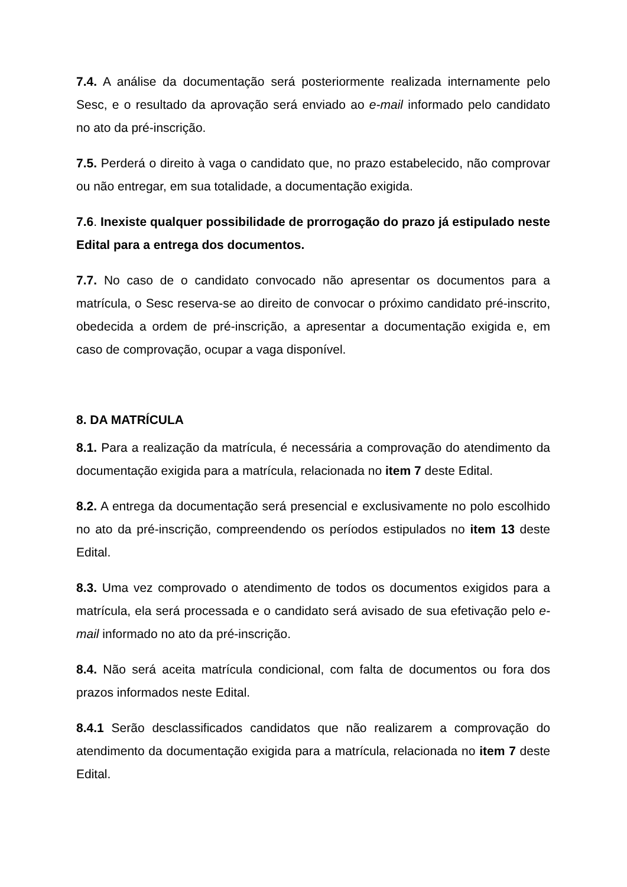7.4. A análise da documentação será posteriormente realizada internamente pelo Sesc, e o resultado da aprovação será enviado ao e-mail informado pelo candidato no ato da pré-inscrição.
7.5. Perderá o direito à vaga o candidato que, no prazo estabelecido, não comprovar ou não entregar, em sua totalidade, a documentação exigida.
7.6. Inexiste qualquer possibilidade de prorrogação do prazo já estipulado neste Edital para a entrega dos documentos.
7.7. No caso de o candidato convocado não apresentar os documentos para a matrícula, o Sesc reserva-se ao direito de convocar o próximo candidato pré-inscrito, obedecida a ordem de pré-inscrição, a apresentar a documentação exigida e, em caso de comprovação, ocupar a vaga disponível.
8. DA MATRÍCULA
8.1. Para a realização da matrícula, é necessária a comprovação do atendimento da documentação exigida para a matrícula, relacionada no item 7 deste Edital.
8.2. A entrega da documentação será presencial e exclusivamente no polo escolhido no ato da pré-inscrição, compreendendo os períodos estipulados no item 13 deste Edital.
8.3. Uma vez comprovado o atendimento de todos os documentos exigidos para a matrícula, ela será processada e o candidato será avisado de sua efetivação pelo e-mail informado no ato da pré-inscrição.
8.4. Não será aceita matrícula condicional, com falta de documentos ou fora dos prazos informados neste Edital.
8.4.1 Serão desclassificados candidatos que não realizarem a comprovação do atendimento da documentação exigida para a matrícula, relacionada no item 7 deste Edital.